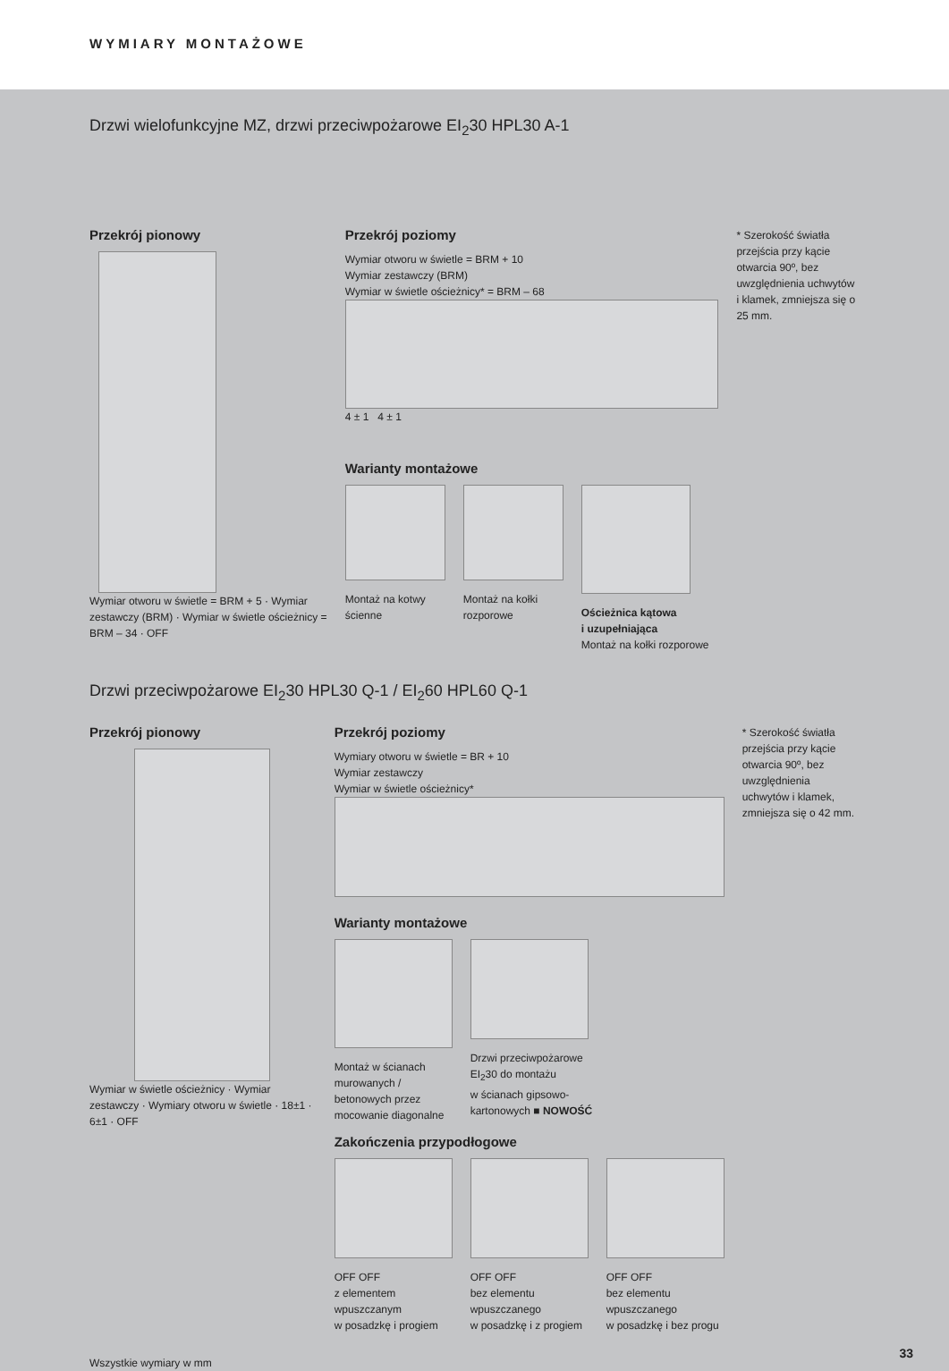WYMIARY MONTAŻOWE
Drzwi wielofunkcyjne MZ, drzwi przeciwpożarowe EI<sub>2</sub>30 HPL30 A-1
Przekrój pionowy
Wymiar otworu w świetle = BRM + 5 · Wymiar zestawczy (BRM) · Wymiar w świetle ościeżnicy = BRM – 34 · OFF
Przekrój poziomy
Wymiar otworu w świetle = BRM + 10
Wymiar zestawczy (BRM)
Wymiar w świetle ościeżnicy* = BRM – 68
4 ± 1 4 ± 1
Warianty montażowe
Montaż na kotwy
ścienne
Montaż na kołki
rozporowe
Ościeżnica kątowa
i uzupełniająca
Montaż na kołki rozporowe
* Szerokość światła przejścia przy kącie otwarcia 90º, bez uwzględnienia uchwytów i klamek, zmniejsza się o 25 mm.
Drzwi przeciwpożarowe EI<sub>2</sub>30 HPL30 Q-1 / EI<sub>2</sub>60 HPL60 Q-1
Przekrój pionowy
Wymiar w świetle ościeżnicy · Wymiar zestawczy · Wymiary otworu w świetle · 18±1 · 6±1 · OFF
Przekrój poziomy
Wymiary otworu w świetle = BR + 10
Wymiar zestawczy
Wymiar w świetle ościeżnicy*
Warianty montażowe
Montaż w ścianach
murowanych /
betonowych przez
mocowanie diagonalne
Drzwi przeciwpożarowe
EI<sub>2</sub>30 do montażu
w ścianach gipsowo-
kartonowych ■ NOWOŚĆ
Zakończenia przypodłogowe
OFF OFF
z elementem
wpuszczanym
w posadzkę i progiem
OFF OFF
bez elementu
wpuszczanego
w posadzkę i z progiem
OFF OFF
bez elementu
wpuszczanego
w posadzkę i bez progu
* Szerokość światła przejścia przy kącie otwarcia 90º, bez uwzględnienia uchwytów i klamek, zmniejsza się o 42 mm.
Wszystkie wymiary w mm
33